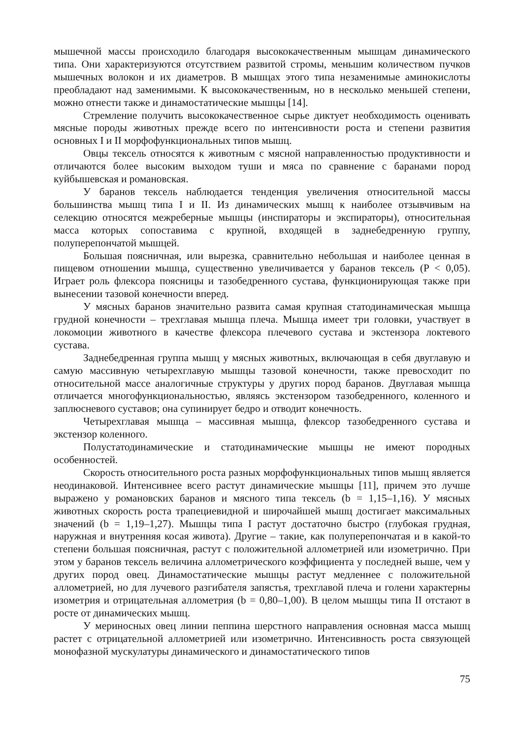мышечной массы происходило благодаря высококачественным мышцам динамического типа. Они характеризуются отсутствием развитой стромы, меньшим количеством пучков мышечных волокон и их диаметров. В мышцах этого типа незаменимые аминокислоты преобладают над заменимыми. К высококачественным, но в несколько меньшей степени, можно отнести также и динамостатические мышцы [14].
Стремление получить высококачественное сырье диктует необходимость оценивать мясные породы животных прежде всего по интенсивности роста и степени развития основных I и II морфофункциональных типов мышц.
Овцы тексель относятся к животным с мясной направленностью продуктивности и отличаются более высоким выходом туши и мяса по сравнение с баранами пород куйбышевская и романовская.
У баранов тексель наблюдается тенденция увеличения относительной массы большинства мышц типа I и II. Из динамических мышц к наиболее отзывчивым на селекцию относятся межреберные мышцы (инспираторы и экспираторы), относительная масса которых сопоставима с крупной, входящей в заднебедренную группу, полуперепончатой мышцей.
Большая поясничная, или вырезка, сравнительно небольшая и наиболее ценная в пищевом отношении мышца, существенно увеличивается у баранов тексель (P < 0,05). Играет роль флексора поясницы и тазобедренного сустава, функционирующая также при вынесении тазовой конечности вперед.
У мясных баранов значительно развита самая крупная статодинамическая мышца грудной конечности – трехглавая мышца плеча. Мышца имеет три головки, участвует в локомоции животного в качестве флексора плечевого сустава и экстензора локтевого сустава.
Заднебедренная группа мышц у мясных животных, включающая в себя двуглавую и самую массивную четырехглавую мышцы тазовой конечности, также превосходит по относительной массе аналогичные структуры у других пород баранов. Двуглавая мышца отличается многофункциональностью, являясь экстензором тазобедренного, коленного и заплюсневого суставов; она супинирует бедро и отводит конечность.
Четырехглавая мышца – массивная мышца, флексор тазобедренного сустава и экстензор коленного.
Полустатодинамические и статодинамические мышцы не имеют породных особенностей.
Скорость относительного роста разных морфофункциональных типов мышц является неодинаковой. Интенсивнее всего растут динамические мышцы [11], причем это лучше выражено у романовских баранов и мясного типа тексель (b = 1,15–1,16). У мясных животных скорость роста трапециевидной и широчайшей мышц достигает максимальных значений (b = 1,19–1,27). Мышцы типа I растут достаточно быстро (глубокая грудная, наружная и внутренняя косая живота). Другие – такие, как полуперепончатая и в какой-то степени большая поясничная, растут с положительной аллометрией или изометрично. При этом у баранов тексель величина аллометрического коэффициента у последней выше, чем у других пород овец. Динамостатические мышцы растут медленнее с положительной аллометрией, но для лучевого разгибателя запястья, трехглавой плеча и голени характерны изометрия и отрицательная аллометрия (b = 0,80–1,00). В целом мышцы типа II отстают в росте от динамических мышц.
У мериносных овец линии пеппина шерстного направления основная масса мышц растет с отрицательной аллометрией или изометрично. Интенсивность роста связующей монофазной мускулатуры динамического и динамостатического типов
75